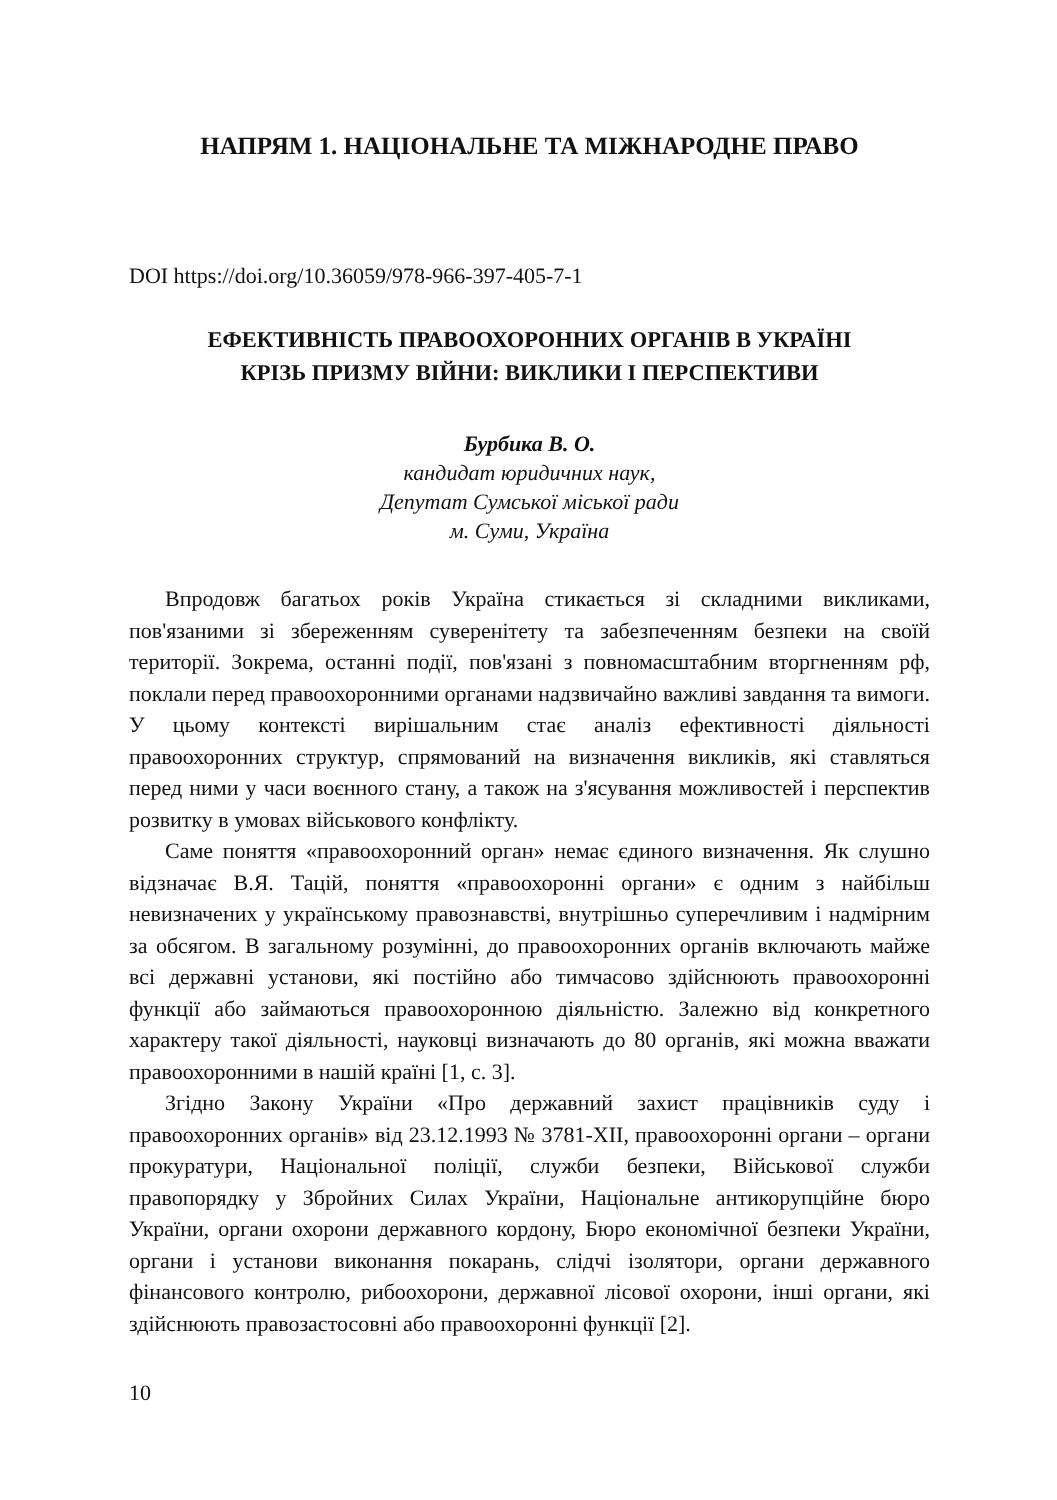НАПРЯМ 1. НАЦІОНАЛЬНЕ ТА МІЖНАРОДНЕ ПРАВО
DOI https://doi.org/10.36059/978-966-397-405-7-1
ЕФЕКТИВНІСТЬ ПРАВООХОРОННИХ ОРГАНІВ В УКРАЇНІ
КРІЗЬ ПРИЗМУ ВІЙНИ: ВИКЛИКИ І ПЕРСПЕКТИВИ
Бурбика В. О.
кандидат юридичних наук,
Депутат Сумської міської ради
м. Суми, Україна
Впродовж багатьох років Україна стикається зі складними викликами, пов'язаними зі збереженням суверенітету та забезпеченням безпеки на своїй території. Зокрема, останні події, пов'язані з повномасштабним вторгненням рф, поклали перед правоохоронними органами надзвичайно важливі завдання та вимоги. У цьому контексті вирішальним стає аналіз ефективності діяльності правоохоронних структур, спрямований на визначення викликів, які ставляться перед ними у часи воєнного стану, а також на з'ясування можливостей і перспектив розвитку в умовах військового конфлікту.
Саме поняття «правоохоронний орган» немає єдиного визначення. Як слушно відзначає В.Я. Тацій, поняття «правоохоронні органи» є одним з найбільш невизначених у українському правознавстві, внутрішньо суперечливим і надмірним за обсягом. В загальному розумінні, до правоохоронних органів включають майже всі державні установи, які постійно або тимчасово здійснюють правоохоронні функції або займаються правоохоронною діяльністю. Залежно від конкретного характеру такої діяльності, науковці визначають до 80 органів, які можна вважати правоохоронними в нашій країні [1, с. 3].
Згідно Закону України «Про державний захист працівників суду і правоохоронних органів» від 23.12.1993 № 3781-XII, правоохоронні органи – органи прокуратури, Національної поліції, служби безпеки, Військової служби правопорядку у Збройних Силах України, Національне антикорупційне бюро України, органи охорони державного кордону, Бюро економічної безпеки України, органи і установи виконання покарань, слідчі ізолятори, органи державного фінансового контролю, рибоохорони, державної лісової охорони, інші органи, які здійснюють правозастосовні або правоохоронні функції [2].
10